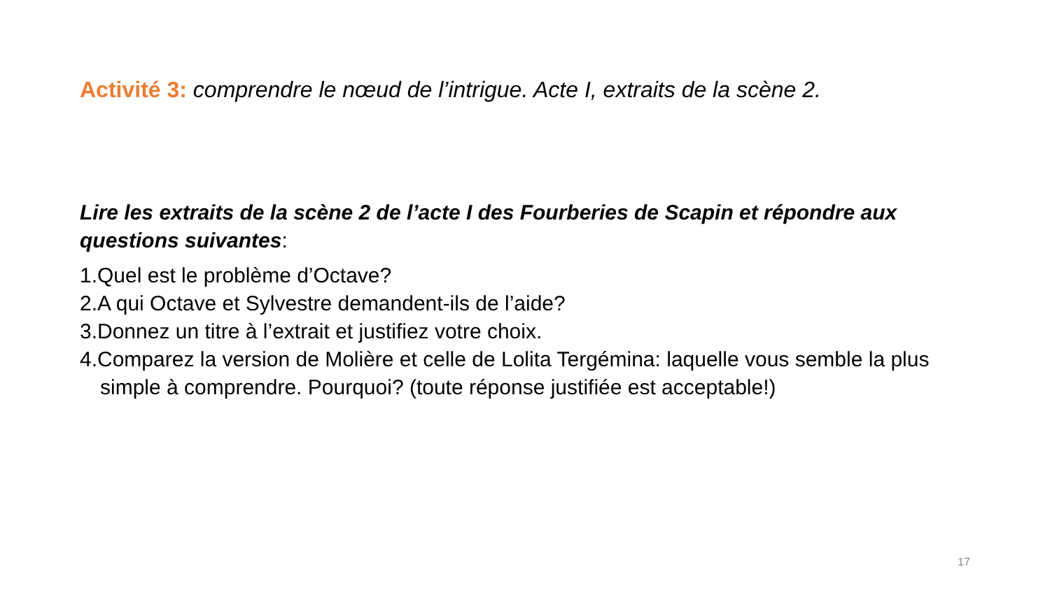Activité 3: comprendre le nœud de l’intrigue. Acte I, extraits de la scène 2.
Lire les extraits de la scène 2 de l’acte I des Fourberies de Scapin et répondre aux questions suivantes:
1.Quel est le problème d’Octave?
2.A qui Octave et Sylvestre demandent-ils de l’aide?
3.Donnez un titre à l’extrait et justifiez votre choix.
4.Comparez la version de Molière et celle de Lolita Tergémina: laquelle vous semble la plus simple à comprendre. Pourquoi? (toute réponse justifiée est acceptable!)
17